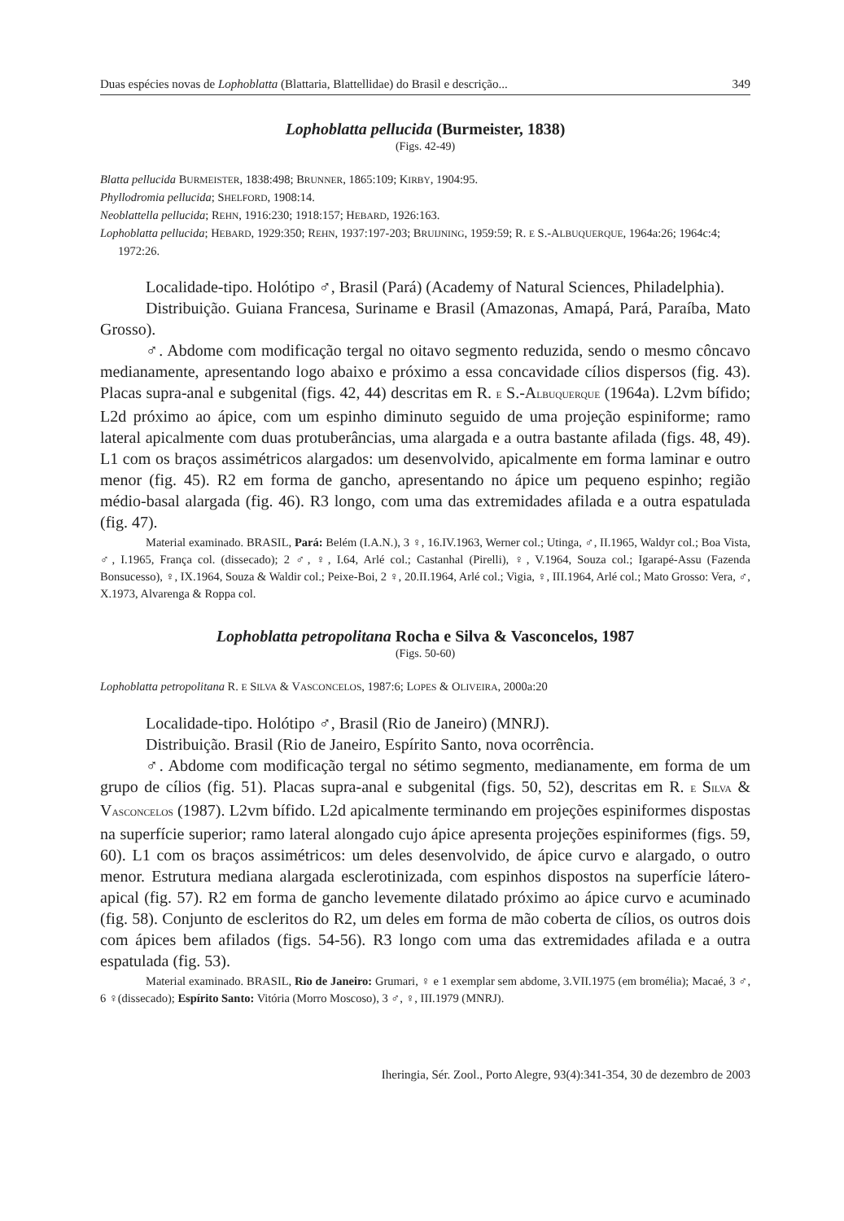Duas espécies novas de Lophoblatta (Blattaria, Blattellidae) do Brasil e descrição... 349
Lophoblatta pellucida (Burmeister, 1838)
(Figs. 42-49)
Blatta pellucida BURMEISTER, 1838:498; BRUNNER, 1865:109; KIRBY, 1904:95.
Phyllodromia pellucida; SHELFORD, 1908:14.
Neoblattella pellucida; REHN, 1916:230; 1918:157; HEBARD, 1926:163.
Lophoblatta pellucida; HEBARD, 1929:350; REHN, 1937:197-203; BRUIJNING, 1959:59; R. E S.-ALBUQUERQUE, 1964a:26; 1964c:4; 1972:26.
Localidade-tipo. Holótipo ♂, Brasil (Pará) (Academy of Natural Sciences, Philadelphia).
Distribuição. Guiana Francesa, Suriname e Brasil (Amazonas, Amapá, Pará, Paraíba, Mato Grosso).
♂. Abdome com modificação tergal no oitavo segmento reduzida, sendo o mesmo côncavo medianamente, apresentando logo abaixo e próximo a essa concavidade cílios dispersos (fig. 43). Placas supra-anal e subgenital (figs. 42, 44) descritas em R. E S.-ALBUQUERQUE (1964a). L2vm bífido; L2d próximo ao ápice, com um espinho diminuto seguido de uma projeção espiniforme; ramo lateral apicalmente com duas protuberâncias, uma alargada e a outra bastante afilada (figs. 48, 49). L1 com os braços assimétricos alargados: um desenvolvido, apicalmente em forma laminar e outro menor (fig. 45). R2 em forma de gancho, apresentando no ápice um pequeno espinho; região médio-basal alargada (fig. 46). R3 longo, com uma das extremidades afilada e a outra espatulada (fig. 47).
Material examinado. BRASIL, Pará: Belém (I.A.N.), 3 ♀, 16.IV.1963, Werner col.; Utinga, ♂, II.1965, Waldyr col.; Boa Vista, ♂, I.1965, França col. (dissecado); 2 ♂, ♀, I.64, Arlé col.; Castanhal (Pirelli), ♀, V.1964, Souza col.; Igarapé-Assu (Fazenda Bonsucesso), ♀, IX.1964, Souza & Waldir col.; Peixe-Boi, 2 ♀, 20.II.1964, Arlé col.; Vigia, ♀, III.1964, Arlé col.; Mato Grosso: Vera, ♂, X.1973, Alvarenga & Roppa col.
Lophoblatta petropolitana Rocha e Silva & Vasconcelos, 1987
(Figs. 50-60)
Lophoblatta petropolitana R. E SILVA & VASCONCELOS, 1987:6; LOPES & OLIVEIRA, 2000a:20
Localidade-tipo. Holótipo ♂, Brasil (Rio de Janeiro) (MNRJ).
Distribuição. Brasil (Rio de Janeiro, Espírito Santo, nova ocorrência.
♂. Abdome com modificação tergal no sétimo segmento, medianamente, em forma de um grupo de cílios (fig. 51). Placas supra-anal e subgenital (figs. 50, 52), descritas em R. E SILVA & VASCONCELOS (1987). L2vm bífido. L2d apicalmente terminando em projeções espiniformes dispostas na superfície superior; ramo lateral alongado cujo ápice apresenta projeções espiniformes (figs. 59, 60). L1 com os braços assimétricos: um deles desenvolvido, de ápice curvo e alargado, o outro menor. Estrutura mediana alargada esclerotinizada, com espinhos dispostos na superfície látero-apical (fig. 57). R2 em forma de gancho levemente dilatado próximo ao ápice curvo e acuminado (fig. 58). Conjunto de escleritos do R2, um deles em forma de mão coberta de cílios, os outros dois com ápices bem afilados (figs. 54-56). R3 longo com uma das extremidades afilada e a outra espatulada (fig. 53).
Material examinado. BRASIL, Rio de Janeiro: Grumari, ♀ e 1 exemplar sem abdome, 3.VII.1975 (em bromélia); Macaé, 3 ♂, 6 ♀(dissecado); Espírito Santo: Vitória (Morro Moscoso), 3 ♂, ♀, III.1979 (MNRJ).
Iheringia, Sér. Zool., Porto Alegre, 93(4):341-354, 30 de dezembro de 2003